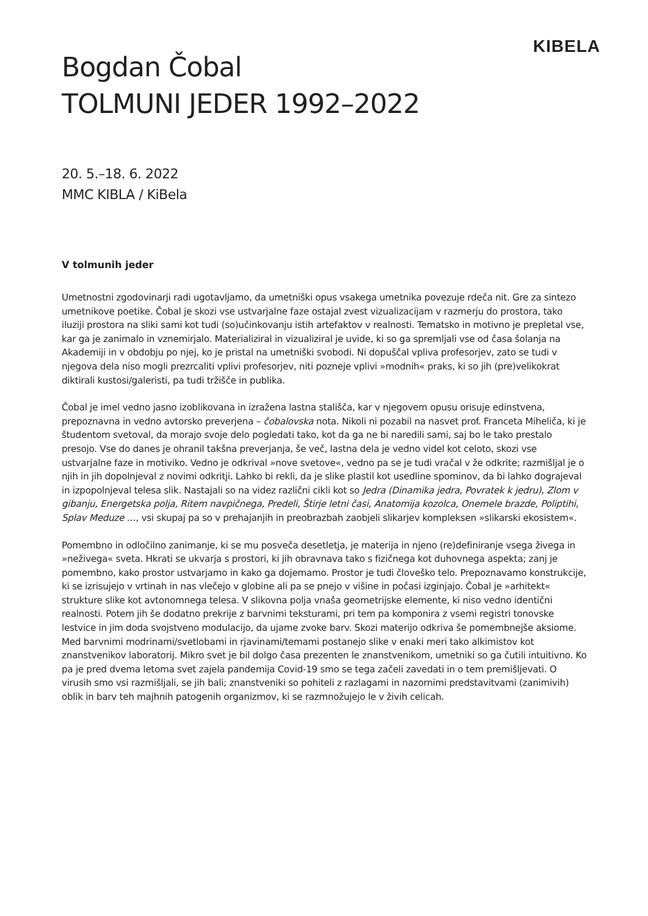KIBELA
Bogdan Čobal
TOLMUNI JEDER 1992–2022
20. 5.–18. 6. 2022
MMC KIBLA / KiBela
V tolmunih jeder
Umetnostni zgodovinarji radi ugotavljamo, da umetniški opus vsakega umetnika povezuje rdeča nit. Gre za sintezo umetnikove poetike. Čobal je skozi vse ustvarjalne faze ostajal zvest vizualizacijam v razmerju do prostora, tako iluziji prostora na sliki sami kot tudi (so)učinkovanju istih artefaktov v realnosti. Tematsko in motivno je prepletal vse, kar ga je zanimalo in vznemirjalo. Materializiral in vizualiziral je uvide, ki so ga spremljali vse od časa šolanja na Akademiji in v obdobju po njej, ko je pristal na umetniški svobodi. Ni dopuščal vpliva profesorjev, zato se tudi v njegova dela niso mogli prezrcaliti vplivi profesorjev, niti pozneje vplivi »modnih« praks, ki so jih (pre)velikokrat diktirali kustosi/galeristi, pa tudi tržišče in publika.
Čobal je imel vedno jasno izoblikovana in izražena lastna stališča, kar v njegovem opusu orisuje edinstvena, prepoznavna in vedno avtorsko preverjena – čobalovska nota. Nikoli ni pozabil na nasvet prof. Franceta Miheliča, ki je študentom svetoval, da morajo svoje delo pogledati tako, kot da ga ne bi naredili sami, saj bo le tako prestalo presojo. Vse do danes je ohranil takšna preverjanja, še več, lastna dela je vedno videl kot celoto, skozi vse ustvarjalne faze in motiviko. Vedno je odkrival »nove svetove«, vedno pa se je tudi vračal v že odkrite; razmišljal je o njih in jih dopolnjeval z novimi odkritji. Lahko bi rekli, da je slike plastil kot usedline spominov, da bi lahko dograjeval in izpopolnjeval telesa slik. Nastajali so na videz različni cikli kot so Jedra (Dinamika jedra, Povratek k jedru), Zlom v gibanju, Energetska polja, Ritem navpičnega, Predeli, Štirje letni časi, Anatomija kozolca, Onemele brazde, Poliptihi, Splav Meduze …, vsi skupaj pa so v prehajanjih in preobrazbah zaobjeli slikarjev kompleksen »slikarski ekosistem«.
Pomembno in odločilno zanimanje, ki se mu posveča desetletja, je materija in njeno (re)definiranje vsega živega in »neživega« sveta. Hkrati se ukvarja s prostori, ki jih obravnava tako s fizičnega kot duhovnega aspekta; zanj je pomembno, kako prostor ustvarjamo in kako ga dojemamo. Prostor je tudi človeško telo. Prepoznavamo konstrukcije, ki se izrisujejo v vrtinah in nas vlečejo v globine ali pa se pnejo v višine in počasi izginjajo. Čobal je »arhitekt« strukture slike kot avtonomnega telesa. V slikovna polja vnaša geometrijske elemente, ki niso vedno identični realnosti. Potem jih še dodatno prekrije z barvnimi teksturami, pri tem pa komponira z vsemi registri tonovske lestvice in jim doda svojstveno modulacijo, da ujame zvoke barv. Skozi materijo odkriva še pomembnejše aksiome. Med barvnimi modrinami/svetlobami in rjavinami/temami postanejo slike v enaki meri tako alkimistov kot znanstvenikov laboratorij. Mikro svet je bil dolgo časa prezenten le znanstvenikom, umetniki so ga čutili intuitivno. Ko pa je pred dvema letoma svet zajela pandemija Covid-19 smo se tega začeli zavedati in o tem premišljevati. O virusih smo vsi razmišljali, se jih bali; znanstveniki so pohiteli z razlagami in nazornimi predstavitvami (zanimivih) oblik in barv teh majhnih patogenih organizmov, ki se razmnožujejo le v živih celicah.